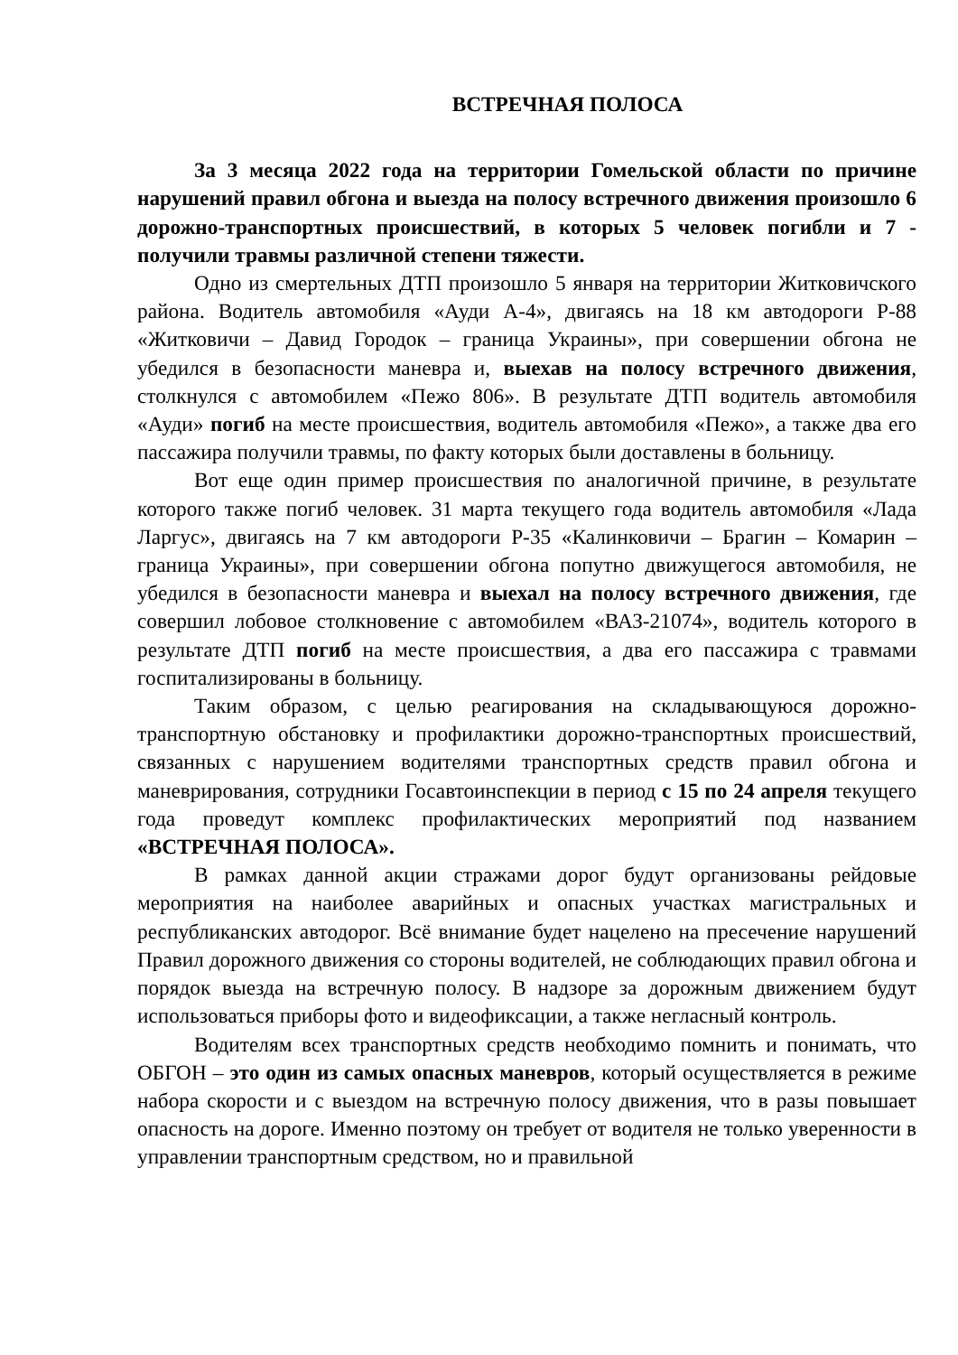ВСТРЕЧНАЯ ПОЛОСА
За 3 месяца 2022 года на территории Гомельской области по причине нарушений правил обгона и выезда на полосу встречного движения произошло 6 дорожно-транспортных происшествий, в которых 5 человек погибли и 7 - получили травмы различной степени тяжести.
Одно из смертельных ДТП произошло 5 января на территории Житковичского района. Водитель автомобиля «Ауди А-4», двигаясь на 18 км автодороги Р-88 «Житковичи – Давид Городок – граница Украины», при совершении обгона не убедился в безопасности маневра и, выехав на полосу встречного движения, столкнулся с автомобилем «Пежо 806». В результате ДТП водитель автомобиля «Ауди» погиб на месте происшествия, водитель автомобиля «Пежо», а также два его пассажира получили травмы, по факту которых были доставлены в больницу.
Вот еще один пример происшествия по аналогичной причине, в результате которого также погиб человек. 31 марта текущего года водитель автомобиля «Лада Ларгус», двигаясь на 7 км автодороги Р-35 «Калинковичи – Брагин – Комарин – граница Украины», при совершении обгона попутно движущегося автомобиля, не убедился в безопасности маневра и выехал на полосу встречного движения, где совершил лобовое столкновение с автомобилем «ВАЗ-21074», водитель которого в результате ДТП погиб на месте происшествия, а два его пассажира с травмами госпитализированы в больницу.
Таким образом, с целью реагирования на складывающуюся дорожно-транспортную обстановку и профилактики дорожно-транспортных происшествий, связанных с нарушением водителями транспортных средств правил обгона и маневрирования, сотрудники Госавтоинспекции в период с 15 по 24 апреля текущего года проведут комплекс профилактических мероприятий под названием «ВСТРЕЧНАЯ ПОЛОСА».
В рамках данной акции стражами дорог будут организованы рейдовые мероприятия на наиболее аварийных и опасных участках магистральных и республиканских автодорог. Всё внимание будет нацелено на пресечение нарушений Правил дорожного движения со стороны водителей, не соблюдающих правил обгона и порядок выезда на встречную полосу. В надзоре за дорожным движением будут использоваться приборы фото и видеофиксации, а также негласный контроль.
Водителям всех транспортных средств необходимо помнить и понимать, что ОБГОН – это один из самых опасных маневров, который осуществляется в режиме набора скорости и с выездом на встречную полосу движения, что в разы повышает опасность на дороге. Именно поэтому он требует от водителя не только уверенности в управлении транспортным средством, но и правильной